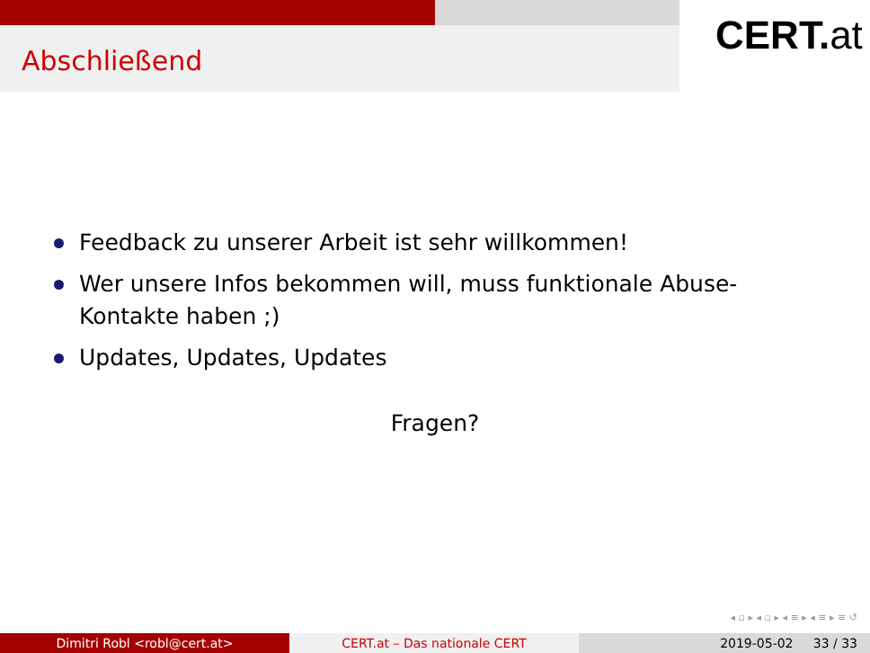Abschließend
CERT.at
Feedback zu unserer Arbeit ist sehr willkommen!
Wer unsere Infos bekommen will, muss funktionale Abuse-Kontakte haben ;)
Updates, Updates, Updates
Fragen?
◂ ▫ ▸ ◂ ▫ ▸ ◂ ≡ ▸ ◂ ≡ ▸ ≡ ↺
Dimitri Robl <robl@cert.at> CERT.at – Das nationale CERT 2019-05-02 33 / 33